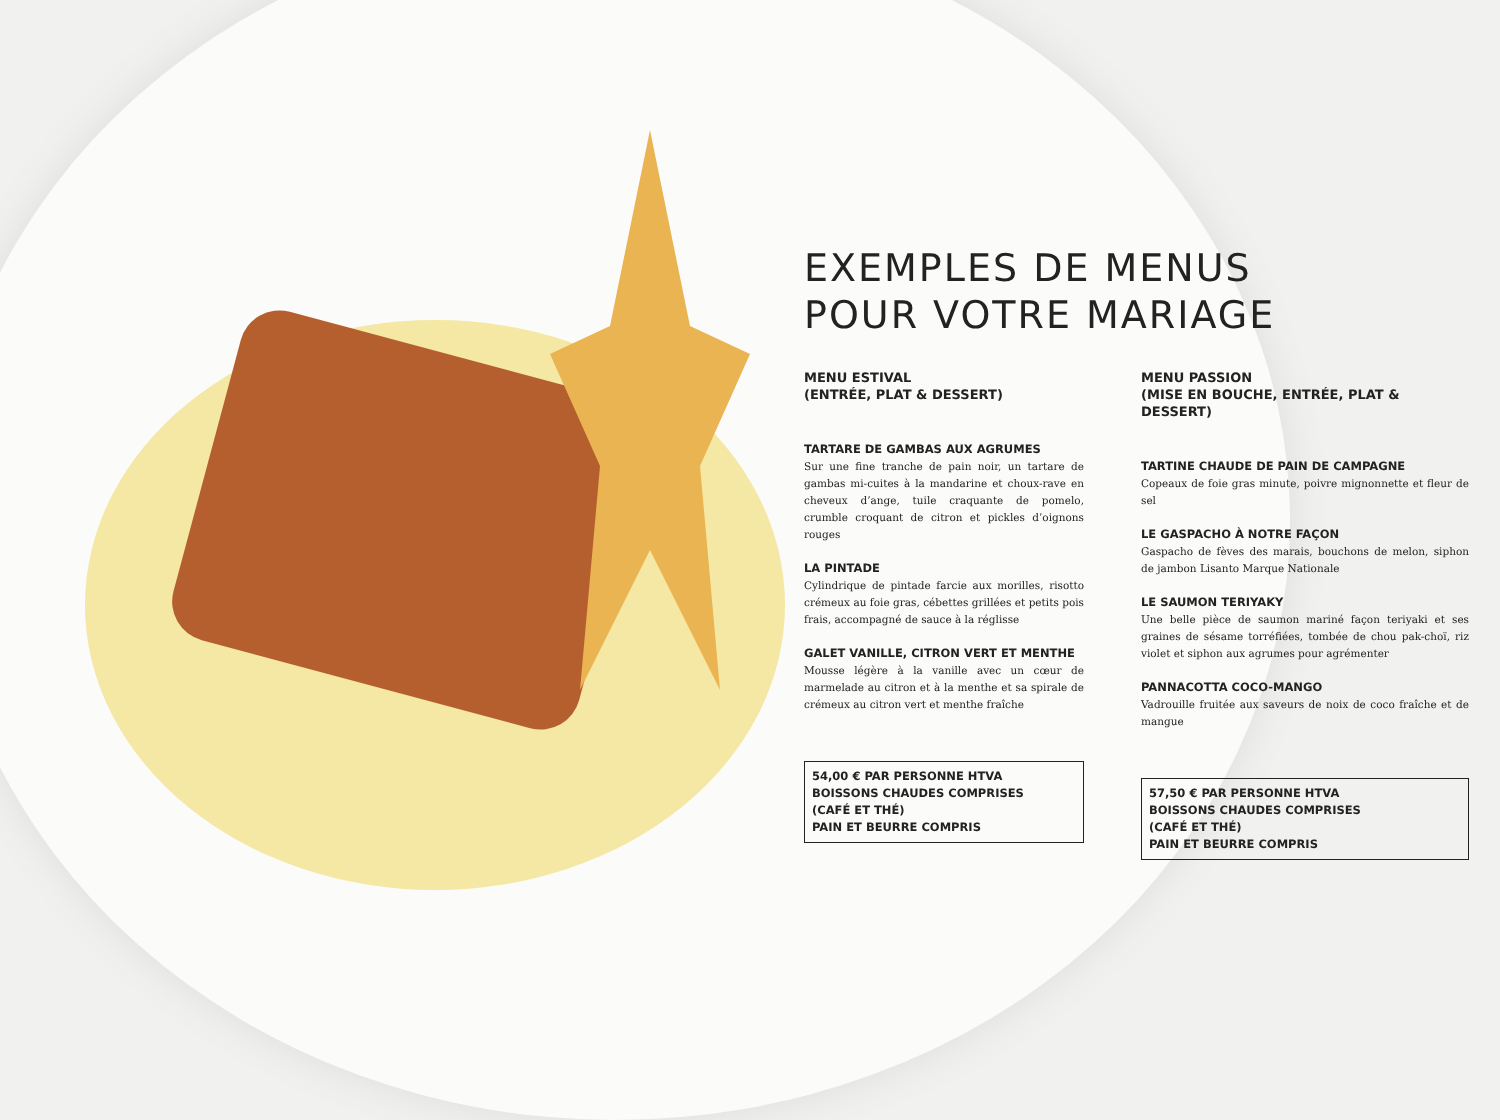EXEMPLES DE MENUS
POUR VOTRE MARIAGE
MENU ESTIVAL
(ENTRÉE, PLAT & DESSERT)
TARTARE DE GAMBAS AUX AGRUMES
Sur une fine tranche de pain noir, un tartare de gambas mi-cuites à la mandarine et choux-rave en cheveux d’ange, tuile craquante de pomelo, crumble croquant de citron et pickles d’oignons rouges
LA PINTADE
Cylindrique de pintade farcie aux morilles, risotto crémeux au foie gras, cébettes grillées et petits pois frais, accompagné de sauce à la réglisse
GALET VANILLE, CITRON VERT ET MENTHE
Mousse légère à la vanille avec un cœur de marmelade au citron et à la menthe et sa spirale de crémeux au citron vert et menthe fraîche
54,00 € PAR PERSONNE HTVA
BOISSONS CHAUDES COMPRISES
(CAFÉ ET THÉ)
PAIN ET BEURRE COMPRIS
MENU PASSION
(MISE EN BOUCHE, ENTRÉE, PLAT & DESSERT)
TARTINE CHAUDE DE PAIN DE CAMPAGNE
Copeaux de foie gras minute, poivre mignonnette et fleur de sel
LE GASPACHO À NOTRE FAÇON
Gaspacho de fèves des marais, bouchons de melon, siphon de jambon Lisanto Marque Nationale
LE SAUMON TERIYAKY
Une belle pièce de saumon mariné façon teriyaki et ses graines de sésame torréfiées, tombée de chou pak-choï, riz violet et siphon aux agrumes pour agrémenter
PANNACOTTA COCO-MANGO
Vadrouille fruitée aux saveurs de noix de coco fraîche et de mangue
57,50 € PAR PERSONNE HTVA
BOISSONS CHAUDES COMPRISES
(CAFÉ ET THÉ)
PAIN ET BEURRE COMPRIS